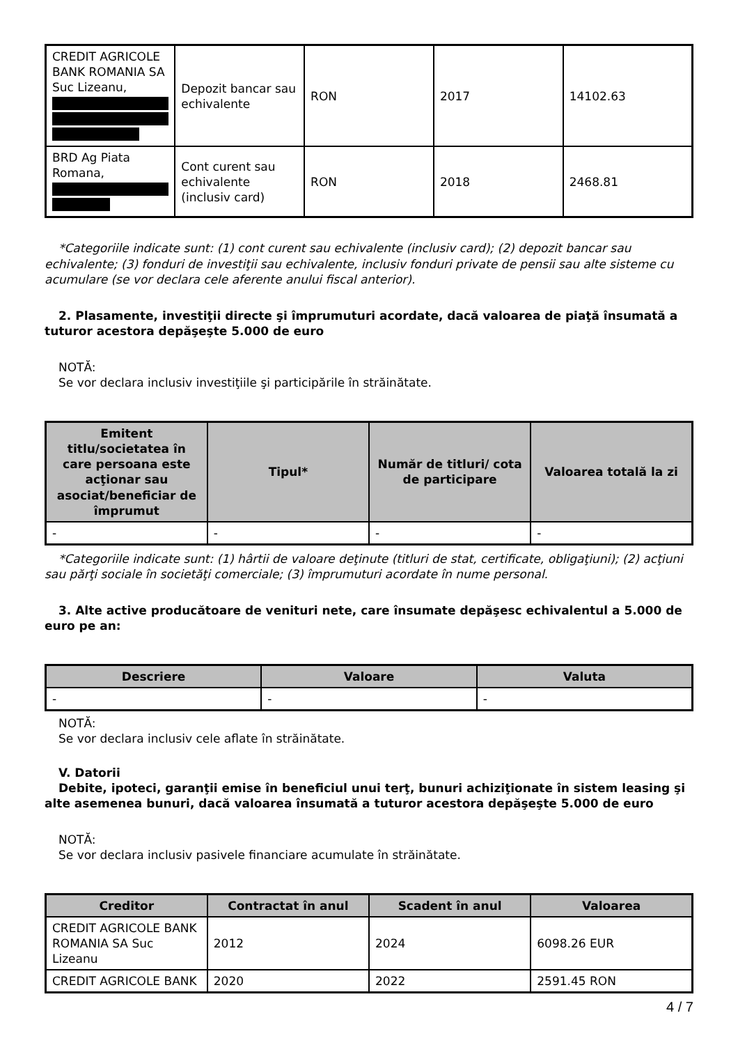| CREDIT AGRICOLE BANK ROMANIA SA Suc Lizeanu, | Depozit bancar sau echivalente | RON | 2017 | 14102.63 |
| BRD Ag Piata Romana, | Cont curent sau echivalente (inclusiv card) | RON | 2018 | 2468.81 |
*Categoriile indicate sunt: (1) cont curent sau echivalente (inclusiv card); (2) depozit bancar sau echivalente; (3) fonduri de investiţii sau echivalente, inclusiv fonduri private de pensii sau alte sisteme cu acumulare (se vor declara cele aferente anului fiscal anterior).
2. Plasamente, investiţii directe şi împrumuturi acordate, dacă valoarea de piaţă însumată a tuturor acestora depăşeşte 5.000 de euro
NOTĂ:
Se vor declara inclusiv investiţiile şi participările în străinătate.
| Emitent titlu/societatea în care persoana este acţionar sau asociat/beneficiar de împrumut | Tipul* | Număr de titluri/ cota de participare | Valoarea totală la zi |
| --- | --- | --- | --- |
| - | - | - | - |
*Categoriile indicate sunt: (1) hârtii de valoare deţinute (titluri de stat, certificate, obligaţiuni); (2) acţiuni sau părţi sociale în societăţi comerciale; (3) împrumuturi acordate în nume personal.
3. Alte active producătoare de venituri nete, care însumate depăşesc echivalentul a 5.000 de euro pe an:
| Descriere | Valoare | Valuta |
| --- | --- | --- |
| - | - | - |
NOTĂ:
Se vor declara inclusiv cele aflate în străinătate.
V. Datorii
Debite, ipoteci, garanţii emise în beneficiul unui terţ, bunuri achiziţionate în sistem leasing şi alte asemenea bunuri, dacă valoarea însumată a tuturor acestora depăşeşte 5.000 de euro
NOTĂ:
Se vor declara inclusiv pasivele financiare acumulate în străinătate.
| Creditor | Contractat în anul | Scadent în anul | Valoarea |
| --- | --- | --- | --- |
| CREDIT AGRICOLE BANK ROMANIA SA Suc Lizeanu | 2012 | 2024 | 6098.26 EUR |
| CREDIT AGRICOLE BANK | 2020 | 2022 | 2591.45 RON |
4 / 7